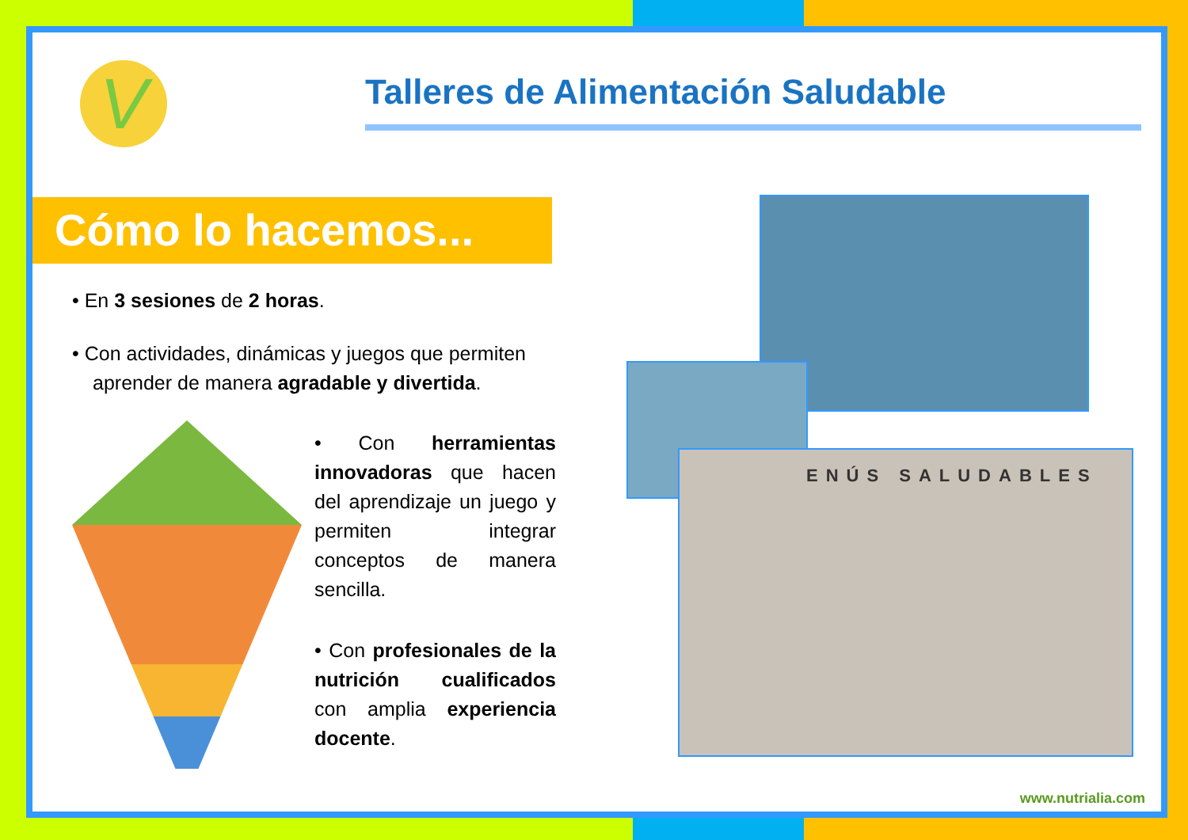V
Talleres de Alimentación Saludable
Cómo lo hacemos...
• En 3 sesiones de 2 horas.
• Con actividades, dinámicas y juegos que permiten aprender de manera agradable y divertida.
• Con herramientas innovadoras que hacen del aprendizaje un juego y permiten integrar conceptos de manera sencilla.
• Con profesionales de la nutrición cualificados con amplia experiencia docente.
ENÚS SALUDABLES
www.nutrialia.com